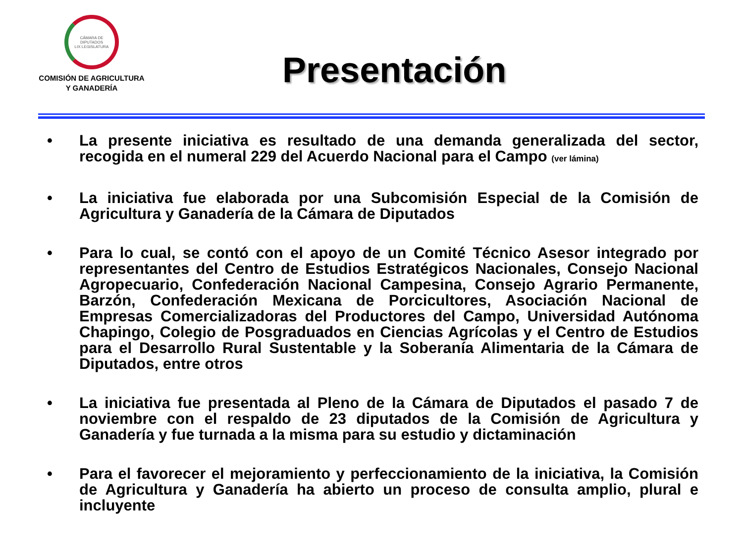CÁMARA DE DIPUTADOS
LIX LEGISLATURA
COMISIÓN DE AGRICULTURA
Y GANADERÍA
Presentación
• La presente iniciativa es resultado de una demanda generalizada del sector, recogida en el numeral 229 del Acuerdo Nacional para el Campo (ver lámina)
• La iniciativa fue elaborada por una Subcomisión Especial de la Comisión de Agricultura y Ganadería de la Cámara de Diputados
• Para lo cual, se contó con el apoyo de un Comité Técnico Asesor integrado por representantes del Centro de Estudios Estratégicos Nacionales, Consejo Nacional Agropecuario, Confederación Nacional Campesina, Consejo Agrario Permanente, Barzón, Confederación Mexicana de Porcicultores, Asociación Nacional de Empresas Comercializadoras del Productores del Campo, Universidad Autónoma Chapingo, Colegio de Posgraduados en Ciencias Agrícolas y el Centro de Estudios para el Desarrollo Rural Sustentable y la Soberanía Alimentaria de la Cámara de Diputados, entre otros
• La iniciativa fue presentada al Pleno de la Cámara de Diputados el pasado 7 de noviembre con el respaldo de 23 diputados de la Comisión de Agricultura y Ganadería y fue turnada a la misma para su estudio y dictaminación
• Para el favorecer el mejoramiento y perfeccionamiento de la iniciativa, la Comisión de Agricultura y Ganadería ha abierto un proceso de consulta amplio, plural e incluyente